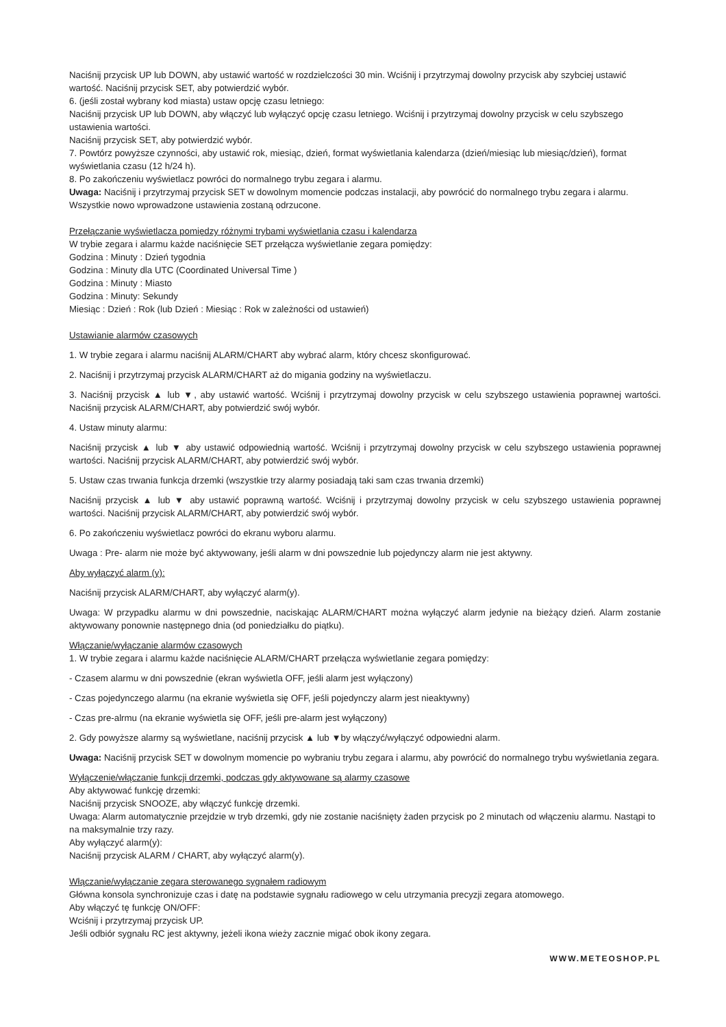Naciśnij przycisk UP lub DOWN, aby ustawić wartość w rozdzielczości 30 min. Wciśnij i przytrzymaj dowolny przycisk aby szybciej ustawić wartość. Naciśnij przycisk SET, aby potwierdzić wybór.
6. (jeśli został wybrany kod miasta) ustaw opcję czasu letniego:
Naciśnij przycisk UP lub DOWN, aby włączyć lub wyłączyć opcję czasu letniego. Wciśnij i przytrzymaj dowolny przycisk w celu szybszego ustawienia wartości.
Naciśnij przycisk SET, aby potwierdzić wybór.
7. Powtórz powyższe czynności, aby ustawić rok, miesiąc, dzień, format wyświetlania kalendarza (dzień/miesiąc lub miesiąc/dzień), format wyświetlania czasu (12 h/24 h).
8. Po zakończeniu wyświetlacz powróci do normalnego trybu zegara i alarmu.
Uwaga: Naciśnij i przytrzymaj przycisk SET w dowolnym momencie podczas instalacji, aby powrócić do normalnego trybu zegara i alarmu. Wszystkie nowo wprowadzone ustawienia zostaną odrzucone.
Przełączanie wyświetlacza pomiędzy różnymi trybami wyświetlania czasu i kalendarza
W trybie zegara i alarmu każde naciśnięcie SET przełącza wyświetlanie zegara pomiędzy:
Godzina : Minuty : Dzień tygodnia
Godzina : Minuty dla UTC (Coordinated Universal Time )
Godzina : Minuty : Miasto
Godzina : Minuty: Sekundy
Miesiąc : Dzień : Rok (lub Dzień : Miesiąc : Rok w zależności od ustawień)
Ustawianie alarmów czasowych
1. W trybie zegara i alarmu naciśnij ALARM/CHART aby wybrać alarm, który chcesz skonfigurować.
2. Naciśnij i przytrzymaj przycisk ALARM/CHART aż do migania godziny na wyświetlaczu.
3. Naciśnij przycisk ▲ lub ▼, aby ustawić wartość. Wciśnij i przytrzymaj dowolny przycisk w celu szybszego ustawienia poprawnej wartości. Naciśnij przycisk ALARM/CHART, aby potwierdzić swój wybór.
4. Ustaw minuty alarmu:
Naciśnij przycisk ▲ lub ▼ aby ustawić odpowiednią wartość. Wciśnij i przytrzymaj dowolny przycisk w celu szybszego ustawienia poprawnej wartości. Naciśnij przycisk ALARM/CHART, aby potwierdzić swój wybór.
5. Ustaw czas trwania funkcja drzemki (wszystkie trzy alarmy posiadają taki sam czas trwania drzemki)
Naciśnij przycisk ▲ lub ▼ aby ustawić poprawną wartość. Wciśnij i przytrzymaj dowolny przycisk w celu szybszego ustawienia poprawnej wartości. Naciśnij przycisk ALARM/CHART, aby potwierdzić swój wybór.
6. Po zakończeniu wyświetlacz powróci do ekranu wyboru alarmu.
Uwaga : Pre- alarm nie może być aktywowany, jeśli alarm w dni powszednie lub pojedynczy alarm nie jest aktywny.
Aby wyłączyć alarm (y):
Naciśnij przycisk ALARM/CHART, aby wyłączyć alarm(y).
Uwaga: W przypadku alarmu w dni powszednie, naciskając ALARM/CHART można wyłączyć alarm jedynie na bieżący dzień. Alarm zostanie aktywowany ponownie następnego dnia (od poniedziałku do piątku).
Włączanie/wyłączanie alarmów czasowych
1. W trybie zegara i alarmu każde naciśnięcie ALARM/CHART przełącza wyświetlanie zegara pomiędzy:
- Czasem alarmu w dni powszednie (ekran wyświetla OFF, jeśli alarm jest wyłączony)
- Czas pojedynczego alarmu (na ekranie wyświetla się OFF, jeśli pojedynczy alarm jest nieaktywny)
- Czas pre-alrmu (na ekranie wyświetla się OFF, jeśli pre-alarm jest wyłączony)
2. Gdy powyższe alarmy są wyświetlane, naciśnij przycisk ▲ lub ▼by włączyć/wyłączyć odpowiedni alarm.
Uwaga: Naciśnij przycisk SET w dowolnym momencie po wybraniu trybu zegara i alarmu, aby powrócić do normalnego trybu wyświetlania zegara.
Wyłączenie/włączanie funkcji drzemki, podczas gdy aktywowane są alarmy czasowe
Aby aktywować funkcję drzemki:
Naciśnij przycisk SNOOZE, aby włączyć funkcję drzemki.
Uwaga: Alarm automatycznie przejdzie w tryb drzemki, gdy nie zostanie naciśnięty żaden przycisk po 2 minutach od włączeniu alarmu. Nastąpi to na maksymalnie trzy razy.
Aby wyłączyć alarm(y):
Naciśnij przycisk ALARM / CHART, aby wyłączyć alarm(y).
Włączanie/wyłączanie zegara sterowanego sygnałem radiowym
Główna konsola synchronizuje czas i datę na podstawie sygnału radiowego w celu utrzymania precyzji zegara atomowego.
Aby włączyć tę funkcję ON/OFF:
Wciśnij i przytrzymaj przycisk UP.
Jeśli odbiór sygnału RC jest aktywny, jeżeli ikona wieży zacznie migać obok ikony zegara.
WWW.METEOSHOP.PL